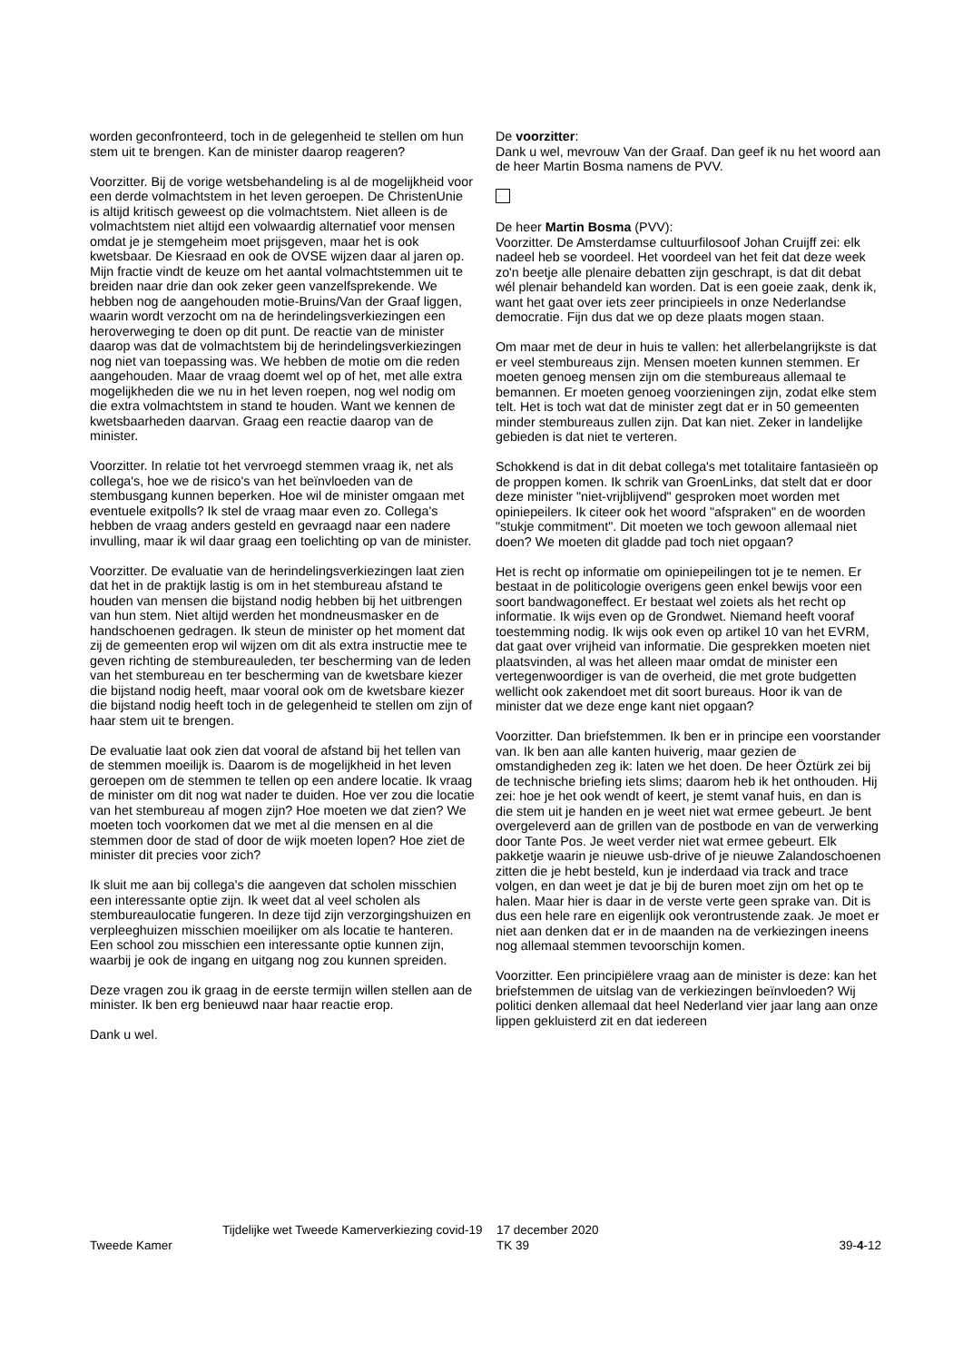worden geconfronteerd, toch in de gelegenheid te stellen om hun stem uit te brengen. Kan de minister daarop reageren?
Voorzitter. Bij de vorige wetsbehandeling is al de mogelijkheid voor een derde volmachtstem in het leven geroepen. De ChristenUnie is altijd kritisch geweest op die volmachtstem. Niet alleen is de volmachtstem niet altijd een volwaardig alternatief voor mensen omdat je je stemgeheim moet prijsgeven, maar het is ook kwetsbaar. De Kiesraad en ook de OVSE wijzen daar al jaren op. Mijn fractie vindt de keuze om het aantal volmachtstemmen uit te breiden naar drie dan ook zeker geen vanzelfsprekende. We hebben nog de aangehouden motie-Bruins/Van der Graaf liggen, waarin wordt verzocht om na de herindelingsverkiezingen een heroverweging te doen op dit punt. De reactie van de minister daarop was dat de volmachtstem bij de herindelingsverkiezingen nog niet van toepassing was. We hebben de motie om die reden aangehouden. Maar de vraag doemt wel op of het, met alle extra mogelijkheden die we nu in het leven roepen, nog wel nodig om die extra volmachtstem in stand te houden. Want we kennen de kwetsbaarheden daarvan. Graag een reactie daarop van de minister.
Voorzitter. In relatie tot het vervroegd stemmen vraag ik, net als collega's, hoe we de risico's van het beïnvloeden van de stembusgang kunnen beperken. Hoe wil de minister omgaan met eventuele exitpolls? Ik stel de vraag maar even zo. Collega's hebben de vraag anders gesteld en gevraagd naar een nadere invulling, maar ik wil daar graag een toelichting op van de minister.
Voorzitter. De evaluatie van de herindelingsverkiezingen laat zien dat het in de praktijk lastig is om in het stembureau afstand te houden van mensen die bijstand nodig hebben bij het uitbrengen van hun stem. Niet altijd werden het mondneusmasker en de handschoenen gedragen. Ik steun de minister op het moment dat zij de gemeenten erop wil wijzen om dit als extra instructie mee te geven richting de stembureauleden, ter bescherming van de leden van het stembureau en ter bescherming van de kwetsbare kiezer die bijstand nodig heeft, maar vooral ook om de kwetsbare kiezer die bijstand nodig heeft toch in de gelegenheid te stellen om zijn of haar stem uit te brengen.
De evaluatie laat ook zien dat vooral de afstand bij het tellen van de stemmen moeilijk is. Daarom is de mogelijkheid in het leven geroepen om de stemmen te tellen op een andere locatie. Ik vraag de minister om dit nog wat nader te duiden. Hoe ver zou die locatie van het stembureau af mogen zijn? Hoe moeten we dat zien? We moeten toch voorkomen dat we met al die mensen en al die stemmen door de stad of door de wijk moeten lopen? Hoe ziet de minister dit precies voor zich?
Ik sluit me aan bij collega's die aangeven dat scholen misschien een interessante optie zijn. Ik weet dat al veel scholen als stembureaulocatie fungeren. In deze tijd zijn verzorgingshuizen en verpleeghuizen misschien moeilijker om als locatie te hanteren. Een school zou misschien een interessante optie kunnen zijn, waarbij je ook de ingang en uitgang nog zou kunnen spreiden.
Deze vragen zou ik graag in de eerste termijn willen stellen aan de minister. Ik ben erg benieuwd naar haar reactie erop.
Dank u wel.
De voorzitter:
Dank u wel, mevrouw Van der Graaf. Dan geef ik nu het woord aan de heer Martin Bosma namens de PVV.
De heer Martin Bosma (PVV):
Voorzitter. De Amsterdamse cultuurfilosoof Johan Cruijff zei: elk nadeel heb se voordeel. Het voordeel van het feit dat deze week zo'n beetje alle plenaire debatten zijn geschrapt, is dat dit debat wél plenair behandeld kan worden. Dat is een goeie zaak, denk ik, want het gaat over iets zeer principieels in onze Nederlandse democratie. Fijn dus dat we op deze plaats mogen staan.
Om maar met de deur in huis te vallen: het allerbelangrijkste is dat er veel stembureaus zijn. Mensen moeten kunnen stemmen. Er moeten genoeg mensen zijn om die stembureaus allemaal te bemannen. Er moeten genoeg voorzieningen zijn, zodat elke stem telt. Het is toch wat dat de minister zegt dat er in 50 gemeenten minder stembureaus zullen zijn. Dat kan niet. Zeker in landelijke gebieden is dat niet te verteren.
Schokkend is dat in dit debat collega's met totalitaire fantasieën op de proppen komen. Ik schrik van GroenLinks, dat stelt dat er door deze minister "niet-vrijblijvend" gesproken moet worden met opiniepeilers. Ik citeer ook het woord "afspraken" en de woorden "stukje commitment". Dit moeten we toch gewoon allemaal niet doen? We moeten dit gladde pad toch niet opgaan?
Het is recht op informatie om opiniepeilingen tot je te nemen. Er bestaat in de politicologie overigens geen enkel bewijs voor een soort bandwagoneffect. Er bestaat wel zoiets als het recht op informatie. Ik wijs even op de Grondwet. Niemand heeft vooraf toestemming nodig. Ik wijs ook even op artikel 10 van het EVRM, dat gaat over vrijheid van informatie. Die gesprekken moeten niet plaatsvinden, al was het alleen maar omdat de minister een vertegenwoordiger is van de overheid, die met grote budgetten wellicht ook zakendoet met dit soort bureaus. Hoor ik van de minister dat we deze enge kant niet opgaan?
Voorzitter. Dan briefstemmen. Ik ben er in principe een voorstander van. Ik ben aan alle kanten huiverig, maar gezien de omstandigheden zeg ik: laten we het doen. De heer Öztürk zei bij de technische briefing iets slims; daarom heb ik het onthouden. Hij zei: hoe je het ook wendt of keert, je stemt vanaf huis, en dan is die stem uit je handen en je weet niet wat ermee gebeurt. Je bent overgeleverd aan de grillen van de postbode en van de verwerking door Tante Pos. Je weet verder niet wat ermee gebeurt. Elk pakketje waarin je nieuwe usb-drive of je nieuwe Zalandoschoenen zitten die je hebt besteld, kun je inderdaad via track and trace volgen, en dan weet je dat je bij de buren moet zijn om het op te halen. Maar hier is daar in de verste verte geen sprake van. Dit is dus een hele rare en eigenlijk ook verontrustende zaak. Je moet er niet aan denken dat er in de maanden na de verkiezingen ineens nog allemaal stemmen tevoorschijn komen.
Voorzitter. Een principiëlere vraag aan de minister is deze: kan het briefstemmen de uitslag van de verkiezingen beïnvloeden? Wij politici denken allemaal dat heel Nederland vier jaar lang aan onze lippen gekluisterd zit en dat iedereen
Tweede Kamer
Tijdelijke wet Tweede Kamerverkiezing covid-19
17 december 2020
TK 39
39-4-12